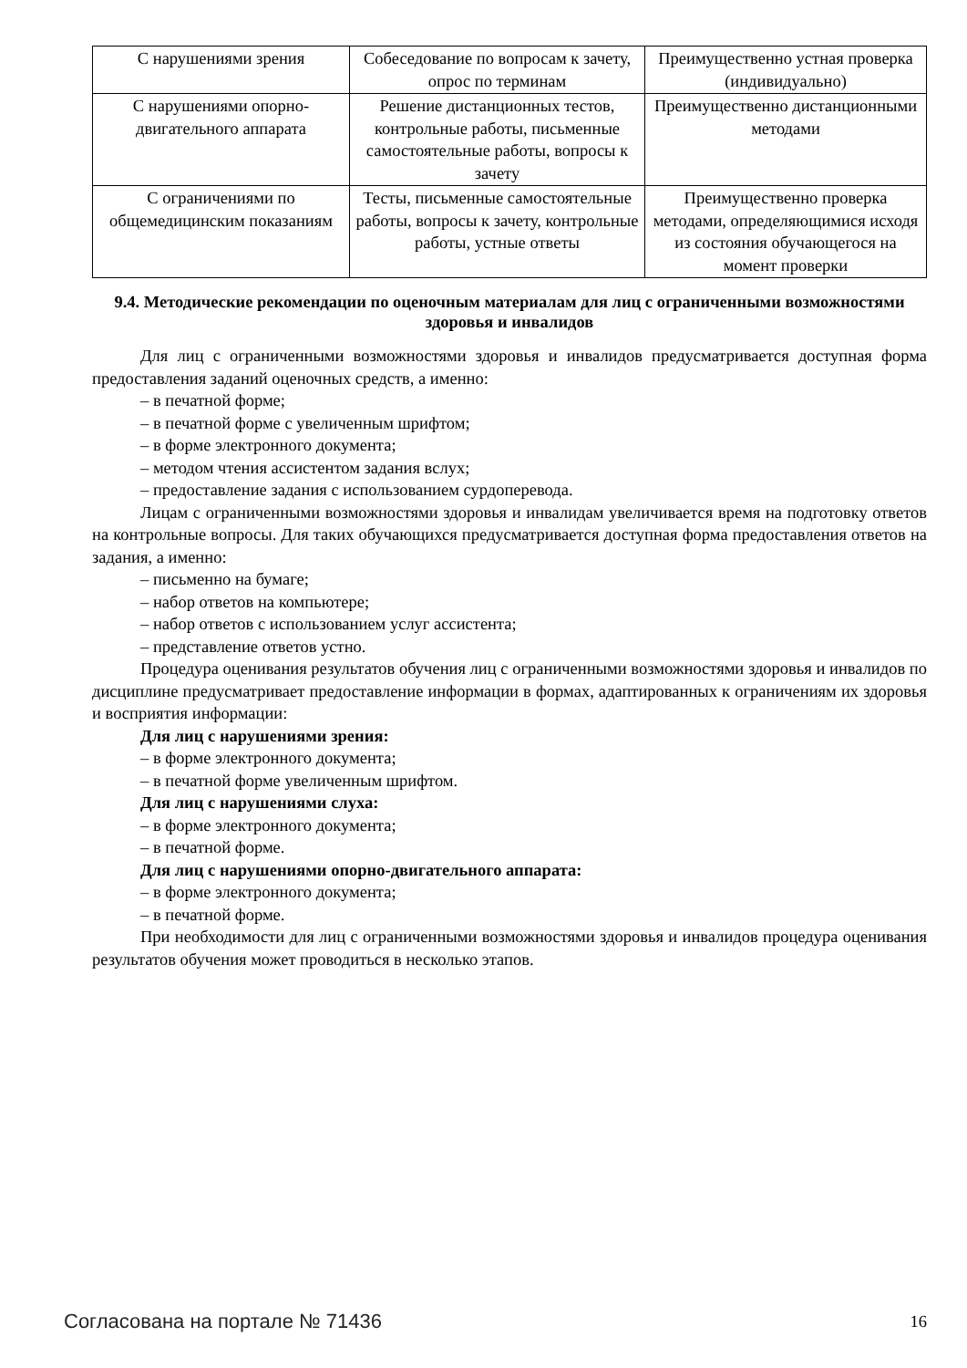| С нарушениями зрения | Собеседование по вопросам к зачету, опрос по терминам | Преимущественно устная проверка (индивидуально) |
| С нарушениями опорно-двигательного аппарата | Решение дистанционных тестов, контрольные работы, письменные самостоятельные работы, вопросы к зачету | Преимущественно дистанционными методами |
| С ограничениями по общемедицинским показаниям | Тесты, письменные самостоятельные работы, вопросы к зачету, контрольные работы, устные ответы | Преимущественно проверка методами, определяющимися исходя из состояния обучающегося на момент проверки |
9.4. Методические рекомендации по оценочным материалам для лиц с ограниченными возможностями здоровья и инвалидов
Для лиц с ограниченными возможностями здоровья и инвалидов предусматривается доступная форма предоставления заданий оценочных средств, а именно:
– в печатной форме;
– в печатной форме с увеличенным шрифтом;
– в форме электронного документа;
– методом чтения ассистентом задания вслух;
– предоставление задания с использованием сурдоперевода.
Лицам с ограниченными возможностями здоровья и инвалидам увеличивается время на подготовку ответов на контрольные вопросы. Для таких обучающихся предусматривается доступная форма предоставления ответов на задания, а именно:
– письменно на бумаге;
– набор ответов на компьютере;
– набор ответов с использованием услуг ассистента;
– представление ответов устно.
Процедура оценивания результатов обучения лиц с ограниченными возможностями здоровья и инвалидов по дисциплине предусматривает предоставление информации в формах, адаптированных к ограничениям их здоровья и восприятия информации:
Для лиц с нарушениями зрения:
– в форме электронного документа;
– в печатной форме увеличенным шрифтом.
Для лиц с нарушениями слуха:
– в форме электронного документа;
– в печатной форме.
Для лиц с нарушениями опорно-двигательного аппарата:
– в форме электронного документа;
– в печатной форме.
При необходимости для лиц с ограниченными возможностями здоровья и инвалидов процедура оценивания результатов обучения может проводиться в несколько этапов.
Согласована на портале № 71436 16